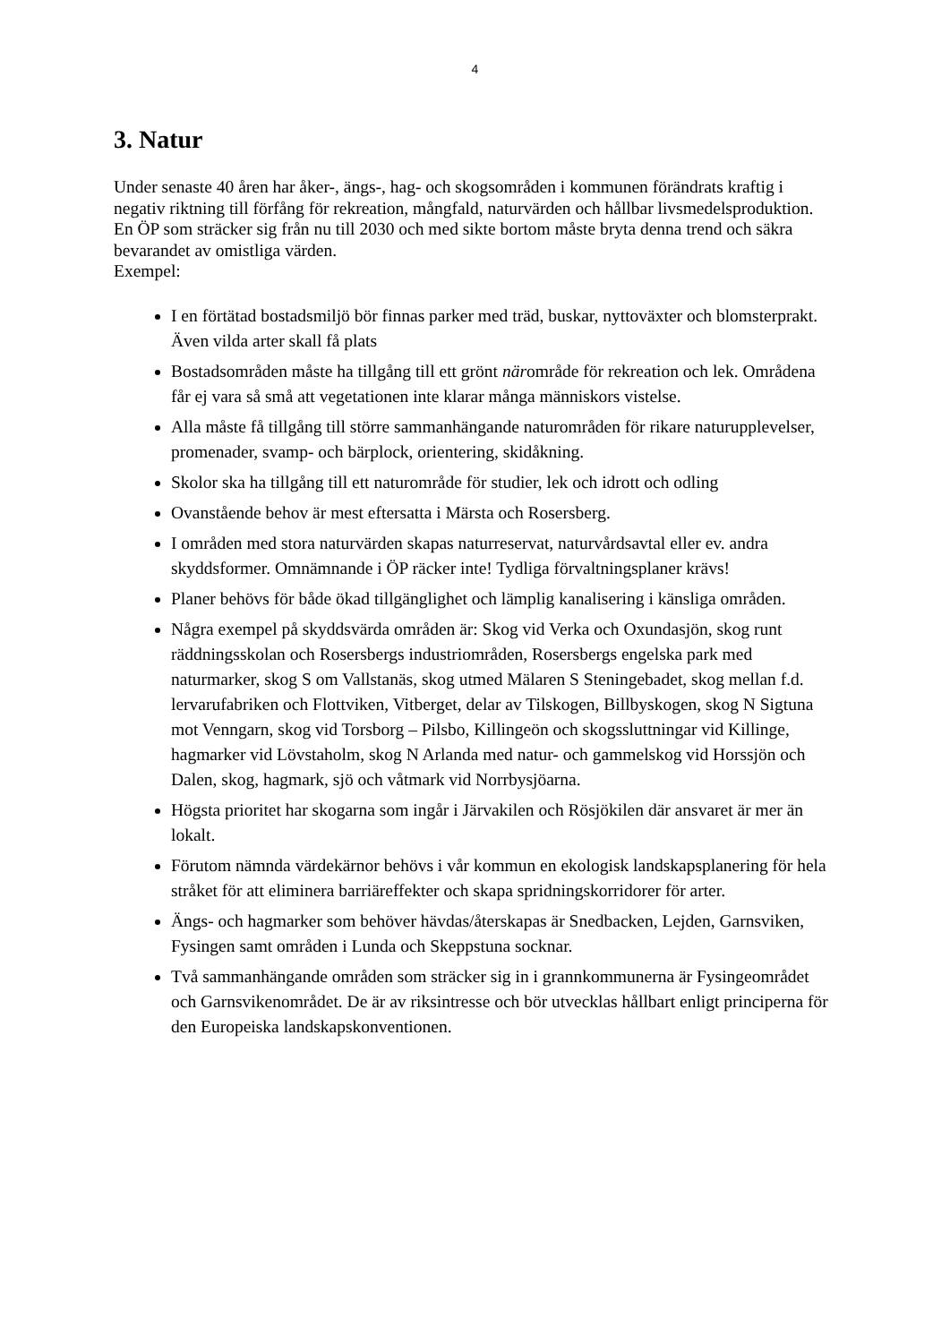4
3. Natur
Under senaste 40 åren har åker-, ängs-, hag- och skogsområden i kommunen förändrats kraftig i negativ riktning till förfång för rekreation, mångfald, naturvärden och hållbar livsmedelsproduktion. En ÖP som sträcker sig från nu till 2030 och med sikte bortom måste bryta denna trend och säkra bevarandet av omistliga värden.
Exempel:
I en förtätad bostadsmiljö bör finnas parker med träd, buskar, nyttoväxter och blomsterprakt. Även vilda arter skall få plats
Bostadsområden måste ha tillgång till ett grönt närområde för rekreation och lek. Områdena får ej vara så små att vegetationen inte klarar många människors vistelse.
Alla måste få tillgång till större sammanhängande naturområden för rikare naturupplevelser, promenader, svamp- och bärplock, orientering, skidåkning.
Skolor ska ha tillgång till ett naturområde för studier, lek och idrott och odling
Ovanstående behov är mest eftersatta i Märsta och Rosersberg.
I områden med stora naturvärden skapas naturreservat, naturvårdsavtal eller ev. andra skyddsformer. Omnämnande i ÖP räcker inte! Tydliga förvaltningsplaner krävs!
Planer behövs för både ökad tillgänglighet och lämplig kanalisering i känsliga områden.
Några exempel på skyddsvärda områden är: Skog vid Verka och Oxundasjön, skog runt räddningsskolan och Rosersbergs industriområden, Rosersbergs engelska park med naturmarker, skog S om Vallstanäs, skog utmed Mälaren S Steningebadet, skog mellan f.d. lervarufabriken och Flottviken, Vitberget, delar av Tilskogen, Billbyskogen, skog N Sigtuna mot Venngarn, skog vid Torsborg – Pilsbo, Killingeön och skogssluttningar vid Killinge, hagmarker vid Lövstaholm, skog N Arlanda med natur- och gammelskog vid Horssjön och Dalen, skog, hagmark, sjö och våtmark vid Norrbysjöarna.
Högsta prioritet har skogarna som ingår i Järvakilen och Rösjökilen där ansvaret är mer än lokalt.
Förutom nämnda värdekärnor behövs i vår kommun en ekologisk landskapsplanering för hela stråket för att eliminera barriäreffekter och skapa spridningskorridorer för arter.
Ängs- och hagmarker som behöver hävdas/återskapas är Snedbacken, Lejden, Garnsviken, Fysingen samt områden i Lunda och Skeppstuna socknar.
Två sammanhängande områden som sträcker sig in i grannkommunerna är Fysingeområdet och Garnsvikenområdet. De är av riksintresse och bör utvecklas hållbart enligt principerna för den Europeiska landskapskonventionen.